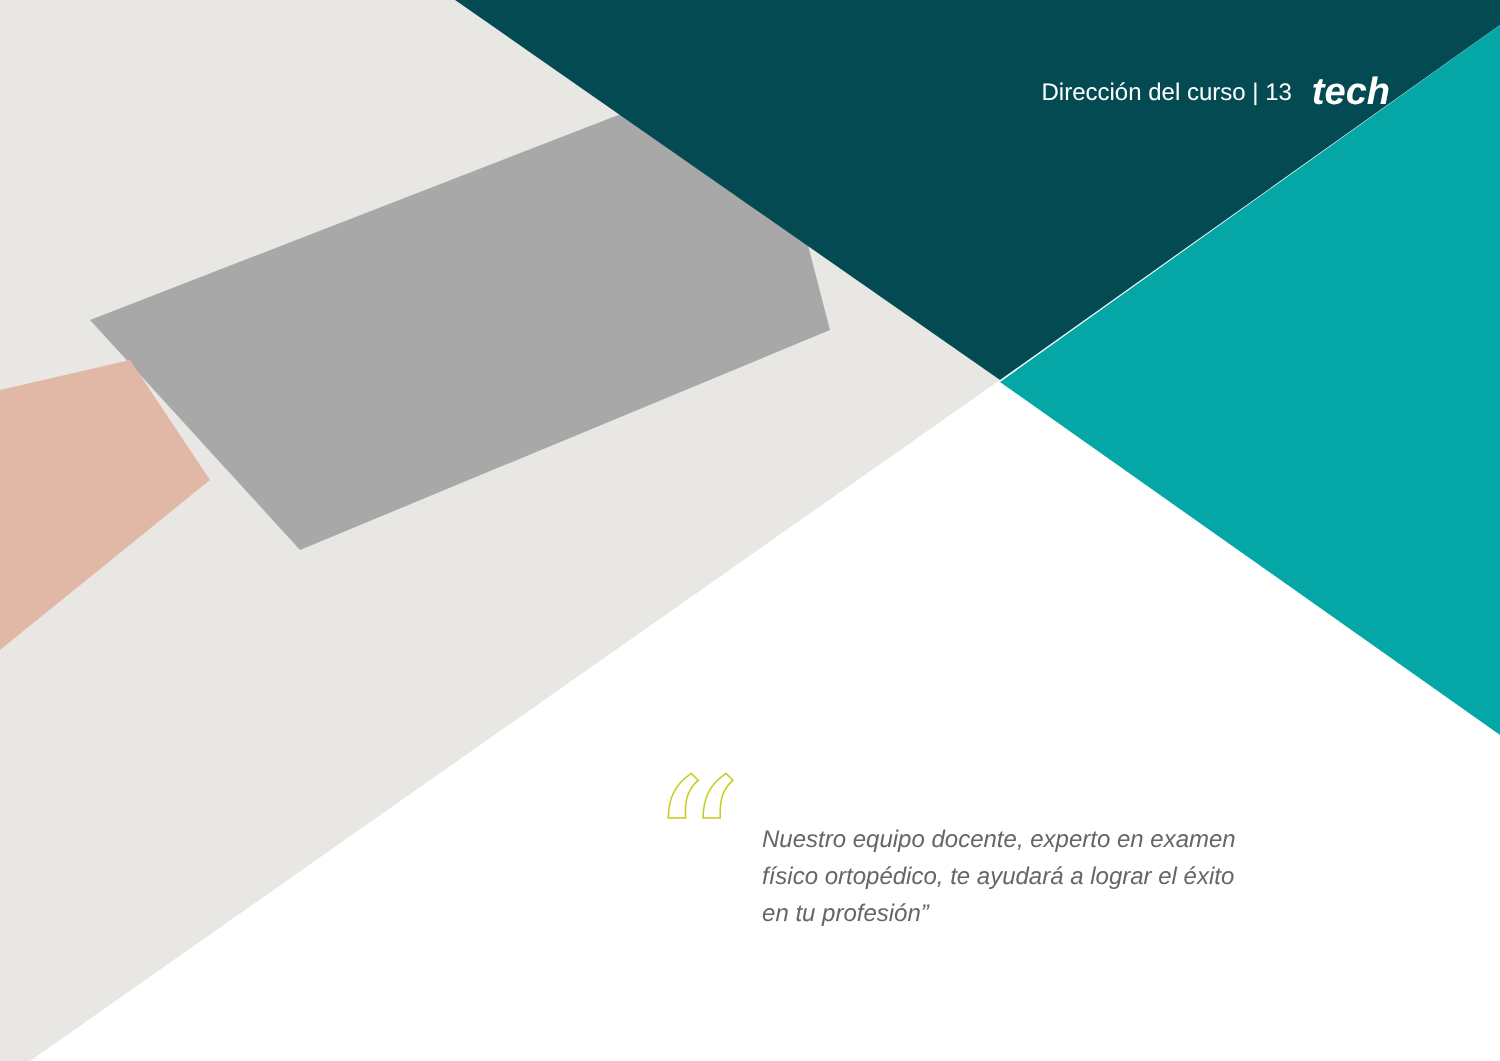Dirección del curso | 13 tech
“
Nuestro equipo docente, experto en examen físico ortopédico, te ayudará a lograr el éxito en tu profesión”